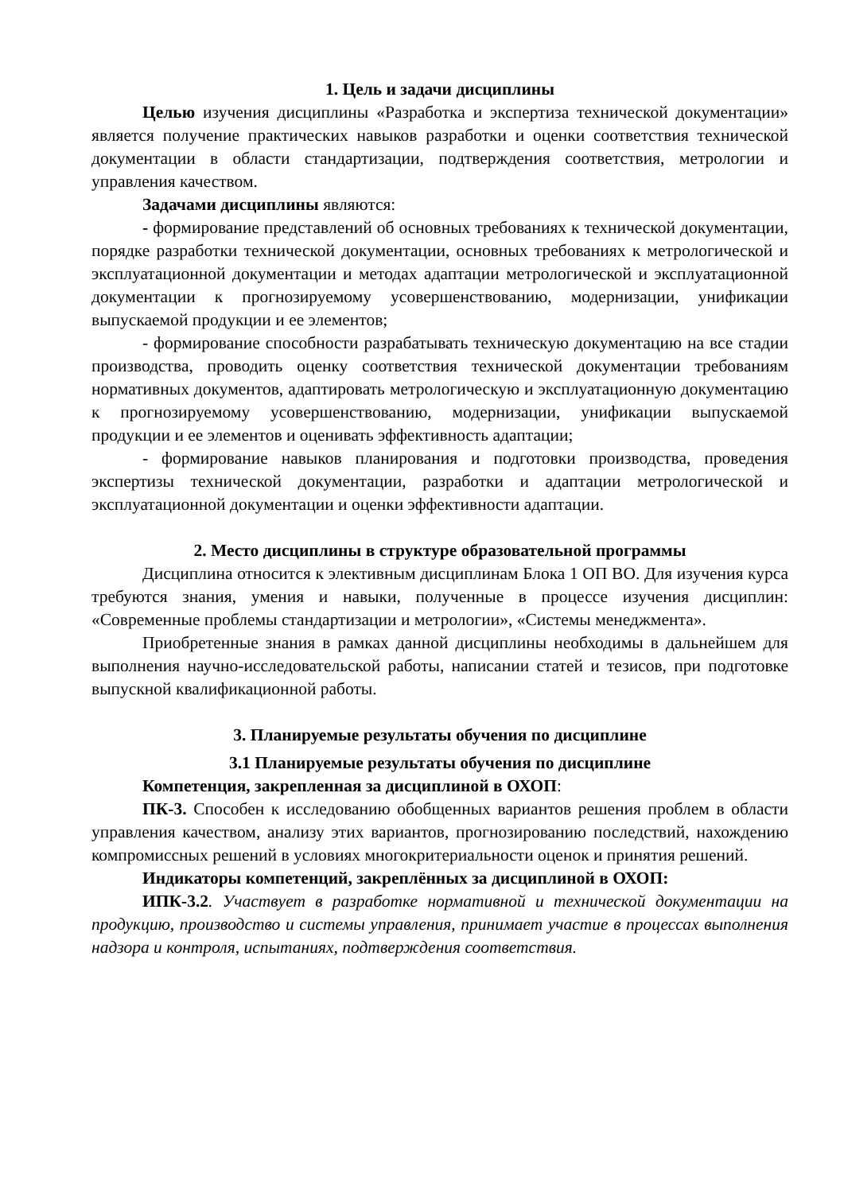1. Цель и задачи дисциплины
Целью изучения дисциплины «Разработка и экспертиза технической документации» является получение практических навыков разработки и оценки соответствия технической документации в области стандартизации, подтверждения соответствия, метрологии и управления качеством.
Задачами дисциплины являются:
- формирование представлений об основных требованиях к технической документации, порядке разработки технической документации, основных требованиях к метрологической и эксплуатационной документации и методах адаптации метрологической и эксплуатационной документации к прогнозируемому усовершенствованию, модернизации, унификации выпускаемой продукции и ее элементов;
- формирование способности разрабатывать техническую документацию на все стадии производства, проводить оценку соответствия технической документации требованиям нормативных документов, адаптировать метрологическую и эксплуатационную документацию к прогнозируемому усовершенствованию, модернизации, унификации выпускаемой продукции и ее элементов и оценивать эффективность адаптации;
- формирование навыков планирования и подготовки производства, проведения экспертизы технической документации, разработки и адаптации метрологической и эксплуатационной документации и оценки эффективности адаптации.
2. Место дисциплины в структуре образовательной программы
Дисциплина относится к элективным дисциплинам Блока 1 ОП ВО. Для изучения курса требуются знания, умения и навыки, полученные в процессе изучения дисциплин: «Современные проблемы стандартизации и метрологии», «Системы менеджмента».
Приобретенные знания в рамках данной дисциплины необходимы в дальнейшем для выполнения научно-исследовательской работы, написании статей и тезисов, при подготовке выпускной квалификационной работы.
3. Планируемые результаты обучения по дисциплине
3.1 Планируемые результаты обучения по дисциплине
Компетенция, закрепленная за дисциплиной в ОХОП:
ПК-3. Способен к исследованию обобщенных вариантов решения проблем в области управления качеством, анализу этих вариантов, прогнозированию последствий, нахождению компромиссных решений в условиях многокритериальности оценок и принятия решений.
Индикаторы компетенций, закреплённых за дисциплиной в ОХОП:
ИПК-3.2. Участвует в разработке нормативной и технической документации на продукцию, производство и системы управления, принимает участие в процессах выполнения надзора и контроля, испытаниях, подтверждения соответствия.